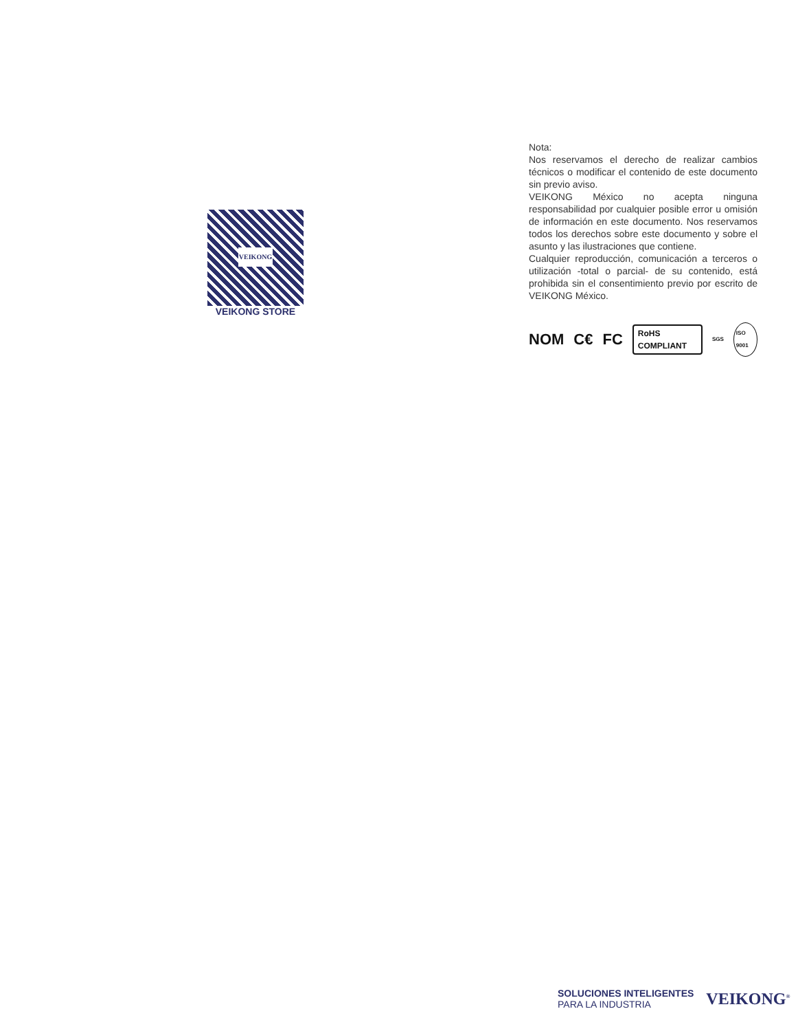VEIKONG
VEIKONG STORE
Nota:
Nos reservamos el derecho de realizar cambios técnicos o modificar el contenido de este documento sin previo aviso.
VEIKONG México no acepta ninguna responsabilidad por cualquier posible error u omisión de información en este documento. Nos reservamos todos los derechos sobre este documento y sobre el asunto y las ilustraciones que contiene.
Cualquier reproducción, comunicación a terceros o utilización -total o parcial- de su contenido, está prohibida sin el consentimiento previo por escrito de VEIKONG México.
NOM C€ FC RoHS COMPLIANT SGS ISO 9001
SOLUCIONES INTELIGENTES
PARA LA INDUSTRIA
VEIKONG<sup>®</sup>